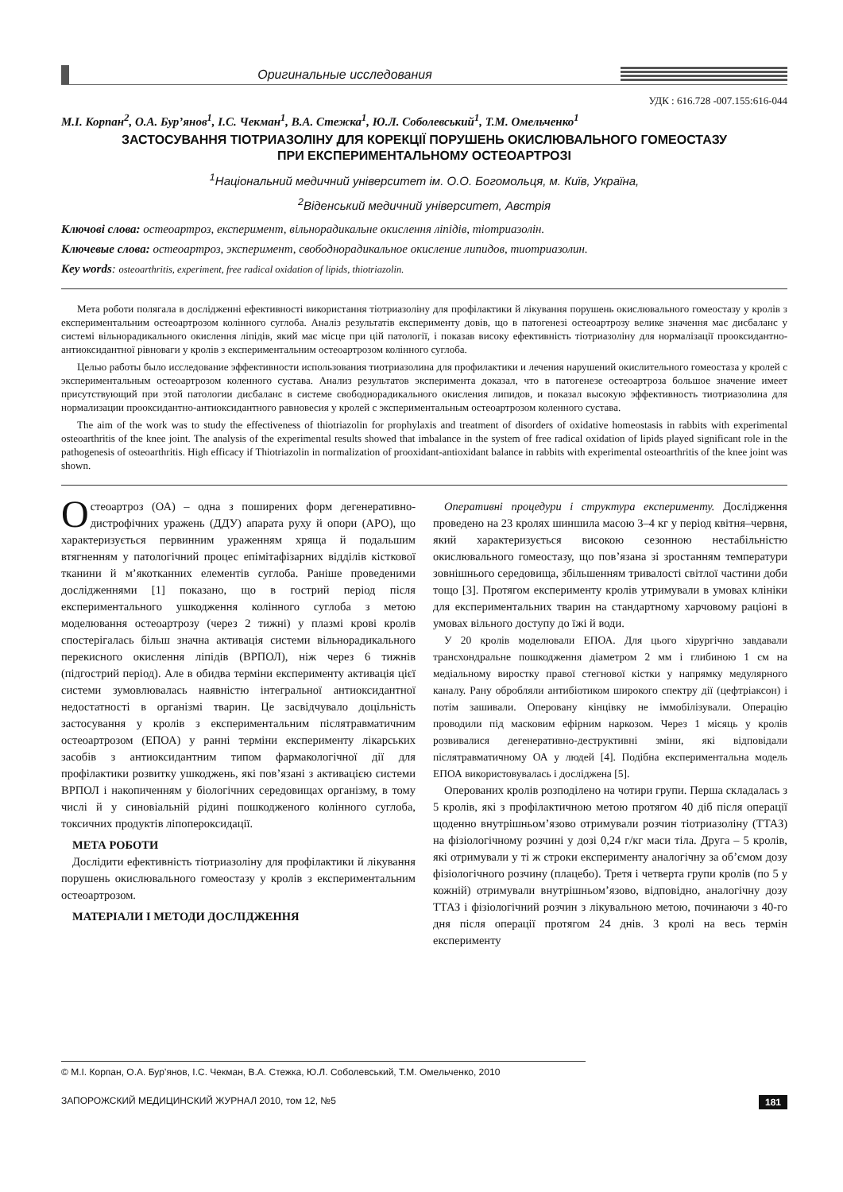Оригинальные исследования
УДК : 616.728 -007.155:616-044
М.І. Корпан<sup>2</sup>, О.А. Бур’янов<sup>1</sup>, І.С. Чекман<sup>1</sup>, В.А. Стежка<sup>1</sup>, Ю.Л. Соболевський<sup>1</sup>, Т.М. Омельченко<sup>1</sup>
ЗАСТОСУВАННЯ ТІОТРИАЗОЛІНУ ДЛЯ КОРЕКЦІЇ ПОРУШЕНЬ ОКИСЛЮВАЛЬНОГО ГОМЕОСТАЗУ
ПРИ ЕКСПЕРИМЕНТАЛЬНОМУ ОСТЕОАРТРОЗІ
<sup>1</sup> Національний медичний університет ім. О.О. Богомольця, м. Київ, Україна,
<sup>2</sup> Віденський медичний університет, Австрія
Ключові слова: остеоартроз, експеримент, вільнорадикальне окислення ліпідів, тіотриазолін.
Ключевые слова: остеоартроз, эксперимент, свободнорадикальное окисление липидов, тиотриазолин.
Key words: osteoarthritis, experiment, free radical oxidation of lipids, thiotriazolin.
Мета роботи полягала в дослідженні ефективності використання тіотриазоліну для профілактики й лікування порушень окислювального гомеостазу у кролів з експериментальним остеоартрозом колінного суглоба. Аналіз результатів експерименту довів, що в патогенезі остеоартрозу велике значення має дисбаланс у системі вільнорадикального окислення ліпідів, який має місце при цій патології, і показав високу ефективність тіотриазоліну для нормалізації прооксидантно-антиоксидантної рівноваги у кролів з експериментальним остеоартрозом колінного суглоба.
Целью работы было исследование эффективности использования тиотриазолина для профилактики и лечения нарушений окислительного гомеостаза у кролей с экспериментальным остеоартрозом коленного сустава. Анализ результатов эксперимента доказал, что в патогенезе остеоартроза большое значение имеет присутствующий при этой патологии дисбаланс в системе свободнорадикального окисления липидов, и показал высокую эффективность тиотриазолина для нормализации прооксидантно-антиоксидантного равновесия у кролей с экспериментальным остеоартрозом коленного сустава.
The aim of the work was to study the effectiveness of thiotriazolin for prophylaxis and treatment of disorders of oxidative homeostasis in rabbits with experimental osteoarthritis of the knee joint. The analysis of the experimental results showed that imbalance in the system of free radical oxidation of lipids played significant role in the pathogenesis of osteoarthritis. High efficacy if Thiotriazolin in normalization of prooxidant-antioxidant balance in rabbits with experimental osteoarthritis of the knee joint was shown.
Остеоартроз (ОА) – одна з поширених форм дегенеративно-дистрофічних уражень (ДДУ) апарата руху й опори (АРО), що характеризується первинним ураженням хряща й подальшим втягненням у патологічний процес епімітафізарних відділів кісткової тканини й м’якотканних елементів суглоба. Раніше проведеними дослідженнями [1] показано, що в гострий період після експериментального ушкодження колінного суглоба з метою моделювання остеоартрозу (через 2 тижні) у плазмі крові кролів спостерігалась більш значна активація системи вільнорадикального перекисного окислення ліпідів (ВРПОЛ), ніж через 6 тижнів (підгострий період). Але в обидва терміни експерименту активація цієї системи зумовлювалась наявністю інтегральної антиоксидантної недостатності в організмі тварин. Це засвідчувало доцільність застосування у кролів з експериментальним післятравматичним остеоартрозом (ЕПОА) у ранні терміни експерименту лікарських засобів з антиоксидантним типом фармакологічної дії для профілактики розвитку ушкоджень, які пов’язані з активацією системи ВРПОЛ і накопиченням у біологічних середовищах організму, в тому числі й у синовіальній рідині пошкодженого колінного суглоба, токсичних продуктів ліпопероксидації.
МЕТА РОБОТИ
Дослідити ефективність тіотриазоліну для профілактики й лікування порушень окислювального гомеостазу у кролів з експериментальним остеоартрозом.
МАТЕРІАЛИ І МЕТОДИ ДОСЛІДЖЕННЯ
Оперативні процедури і структура експерименту. Дослідження проведено на 23 кролях шиншила масою 3–4 кг у період квітня–червня, який характеризується високою сезонною нестабільністю окислювального гомеостазу, що пов’язана зі зростанням температури зовнішнього середовища, збільшенням тривалості світлої частини доби тощо [3]. Протягом експерименту кролів утримували в умовах клініки для експериментальних тварин на стандартному харчовому раціоні в умовах вільного доступу до їжі й води.
У 20 кролів моделювали ЕПОА. Для цього хірургічно завдавали трансхондральне пошкодження діаметром 2 мм і глибиною 1 см на медіальному виростку правої стегнової кістки у напрямку медулярного каналу. Рану обробляли антибіотиком широкого спектру дії (цефтріаксон) і потім зашивали. Оперовану кінцівку не іммобілізували. Операцію проводили під масковим ефірним наркозом. Через 1 місяць у кролів розвивалися дегенеративно-деструктивні зміни, які відповідали післятравматичному ОА у людей [4]. Подібна експериментальна модель ЕПОА використовувалась і досліджена [5].
Оперованих кролів розподілено на чотири групи. Перша складалась з 5 кролів, які з профілактичною метою протягом 40 діб після операції щоденно внутрішньом’язово отримували розчин тіотриазоліну (ТТАЗ) на фізіологічному розчині у дозі 0,24 г/кг маси тіла. Друга – 5 кролів, які отримували у ті ж строки експерименту аналогічну за об’ємом дозу фізіологічного розчину (плацебо). Третя і четверта групи кролів (по 5 у кожній) отримували внутрішньом’язово, відповідно, аналогічну дозу ТТАЗ і фізіологічний розчин з лікувальною метою, починаючи з 40-го дня після операції протягом 24 днів. 3 кролі на весь термін експерименту
© М.І. Корпан, О.А. Бур’янов, І.С. Чекман, В.А. Стежка, Ю.Л. Соболевський, Т.М. Омельченко, 2010
ЗАПОРОЖСКИЙ МЕДИЦИНСКИЙ ЖУРНАЛ 2010, том 12, №5 181